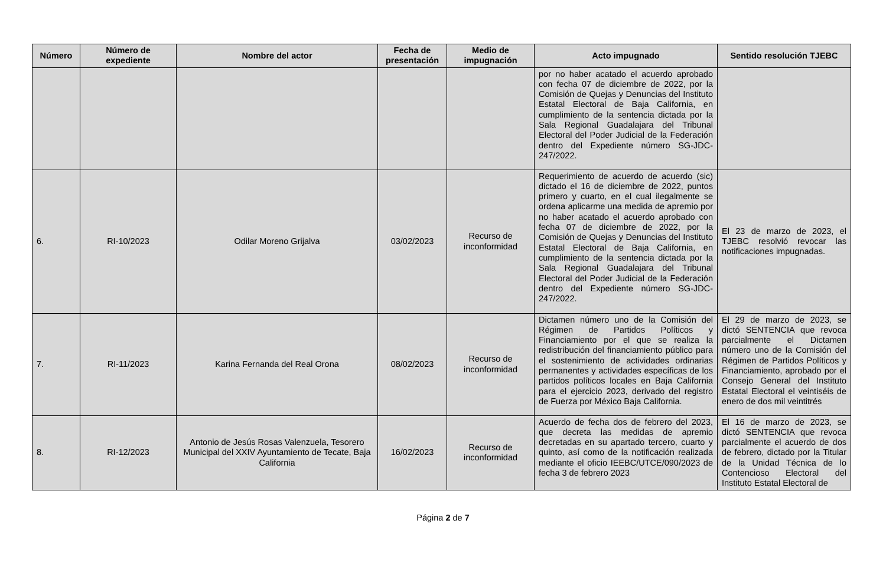| Número | Número de expediente | Nombre del actor | Fecha de presentación | Medio de impugnación | Acto impugnado | Sentido resolución TJEBC |
| --- | --- | --- | --- | --- | --- | --- |
| | | | | | por no haber acatado el acuerdo aprobado con fecha 07 de diciembre de 2022, por la Comisión de Quejas y Denuncias del Instituto Estatal Electoral de Baja California, en cumplimiento de la sentencia dictada por la Sala Regional Guadalajara del Tribunal Electoral del Poder Judicial de la Federación dentro del Expediente número SG-JDC-247/2022. | |
| 6. | RI-10/2023 | Odilar Moreno Grijalva | 03/02/2023 | Recurso de inconformidad | Requerimiento de acuerdo de acuerdo (sic) dictado el 16 de diciembre de 2022, puntos primero y cuarto, en el cual ilegalmente se ordena aplicarme una medida de apremio por no haber acatado el acuerdo aprobado con fecha 07 de diciembre de 2022, por la Comisión de Quejas y Denuncias del Instituto Estatal Electoral de Baja California, en cumplimiento de la sentencia dictada por la Sala Regional Guadalajara del Tribunal Electoral del Poder Judicial de la Federación dentro del Expediente número SG-JDC-247/2022. | El 23 de marzo de 2023, el TJEBC resolvió revocar las notificaciones impugnadas. |
| 7. | RI-11/2023 | Karina Fernanda del Real Orona | 08/02/2023 | Recurso de inconformidad | Dictamen número uno de la Comisión del Régimen de Partidos Políticos y Financiamiento por el que se realiza la redistribución del financiamiento público para el sostenimiento de actividades ordinarias permanentes y actividades específicas de los partidos políticos locales en Baja California para el ejercicio 2023, derivado del registro de Fuerza por México Baja California. | El 29 de marzo de 2023, se dictó SENTENCIA que revoca parcialmente el Dictamen número uno de la Comisión del Régimen de Partidos Políticos y Financiamiento, aprobado por el Consejo General del Instituto Estatal Electoral el veintiséis de enero de dos mil veintitrés |
| 8. | RI-12/2023 | Antonio de Jesús Rosas Valenzuela, Tesorero Municipal del XXIV Ayuntamiento de Tecate, Baja California | 16/02/2023 | Recurso de inconformidad | Acuerdo de fecha dos de febrero del 2023, que decreta las medidas de apremio decretadas en su apartado tercero, cuarto y quinto, así como de la notificación realizada mediante el oficio IEEBC/UTCE/090/2023 de fecha 3 de febrero 2023 | El 16 de marzo de 2023, se dictó SENTENCIA que revoca parcialmente el acuerdo de dos de febrero, dictado por la Titular de la Unidad Técnica de lo Contencioso Electoral del Instituto Estatal Electoral de |
Página 2 de 7